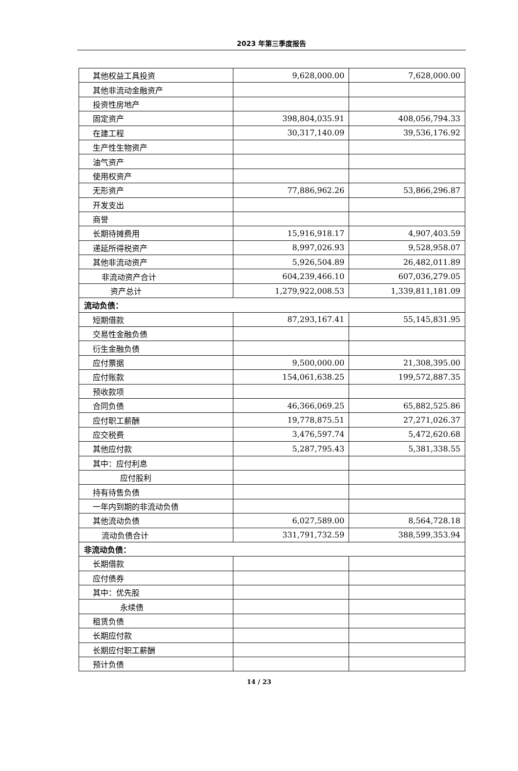2023 年第三季度报告
| 其他权益工具投资 | 9,628,000.00 | 7,628,000.00 |
| 其他非流动金融资产 | | |
| 投资性房地产 | | |
| 固定资产 | 398,804,035.91 | 408,056,794.33 |
| 在建工程 | 30,317,140.09 | 39,536,176.92 |
| 生产性生物资产 | | |
| 油气资产 | | |
| 使用权资产 | | |
| 无形资产 | 77,886,962.26 | 53,866,296.87 |
| 开发支出 | | |
| 商誉 | | |
| 长期待摊费用 | 15,916,918.17 | 4,907,403.59 |
| 递延所得税资产 | 8,997,026.93 | 9,528,958.07 |
| 其他非流动资产 | 5,926,504.89 | 26,482,011.89 |
| 非流动资产合计 | 604,239,466.10 | 607,036,279.05 |
| 资产总计 | 1,279,922,008.53 | 1,339,811,181.09 |
| 流动负债： | | |
| 短期借款 | 87,293,167.41 | 55,145,831.95 |
| 交易性金融负债 | | |
| 衍生金融负债 | | |
| 应付票据 | 9,500,000.00 | 21,308,395.00 |
| 应付账款 | 154,061,638.25 | 199,572,887.35 |
| 预收款项 | | |
| 合同负债 | 46,366,069.25 | 65,882,525.86 |
| 应付职工薪酬 | 19,778,875.51 | 27,271,026.37 |
| 应交税费 | 3,476,597.74 | 5,472,620.68 |
| 其他应付款 | 5,287,795.43 | 5,381,338.55 |
| 其中：应付利息 | | |
| 应付股利 | | |
| 持有待售负债 | | |
| 一年内到期的非流动负债 | | |
| 其他流动负债 | 6,027,589.00 | 8,564,728.18 |
| 流动负债合计 | 331,791,732.59 | 388,599,353.94 |
| 非流动负债： | | |
| 长期借款 | | |
| 应付债券 | | |
| 其中：优先股 | | |
| 永续债 | | |
| 租赁负债 | | |
| 长期应付款 | | |
| 长期应付职工薪酬 | | |
| 预计负债 | | |
14 / 23